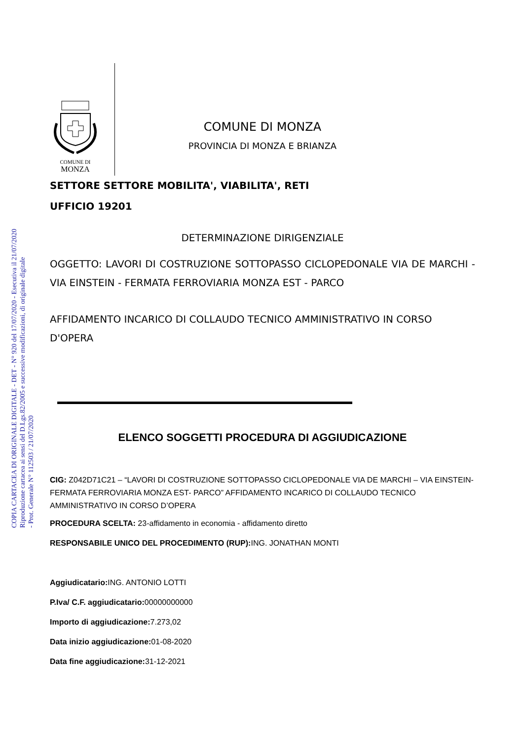COMUNE DI
MONZA
COPIA CARTACEA DI ORIGINALE DIGITALE - DET - N° 920 del 17/07/2020 - Esecutiva il 21/07/2020
Riproduzione cartacea ai sensi del D.Lgs.82/2005 e successive modificazioni, di originale digitale
- Prot. Generale N° 112503 / 21/07/2020
COMUNE DI MONZA
PROVINCIA DI MONZA E BRIANZA
SETTORE SETTORE MOBILITA', VIABILITA', RETI
UFFICIO 19201
DETERMINAZIONE DIRIGENZIALE
OGGETTO: LAVORI DI COSTRUZIONE SOTTOPASSO CICLOPEDONALE VIA DE MARCHI - VIA EINSTEIN - FERMATA FERROVIARIA MONZA EST - PARCO
AFFIDAMENTO INCARICO DI COLLAUDO TECNICO AMMINISTRATIVO IN CORSO D'OPERA
ELENCO SOGGETTI PROCEDURA DI AGGIUDICAZIONE
CIG: Z042D71C21 – “LAVORI DI COSTRUZIONE SOTTOPASSO CICLOPEDONALE VIA DE MARCHI – VIA EINSTEIN- FERMATA FERROVIARIA MONZA EST- PARCO” AFFIDAMENTO INCARICO DI COLLAUDO TECNICO AMMINISTRATIVO IN CORSO D’OPERA
PROCEDURA SCELTA: 23-affidamento in economia - affidamento diretto
RESPONSABILE UNICO DEL PROCEDIMENTO (RUP): ING. JONATHAN MONTI
Aggiudicatario: ING. ANTONIO LOTTI
P.Iva/ C.F. aggiudicatario: 00000000000
Importo di aggiudicazione: 7.273,02
Data inizio aggiudicazione: 01-08-2020
Data fine aggiudicazione: 31-12-2021